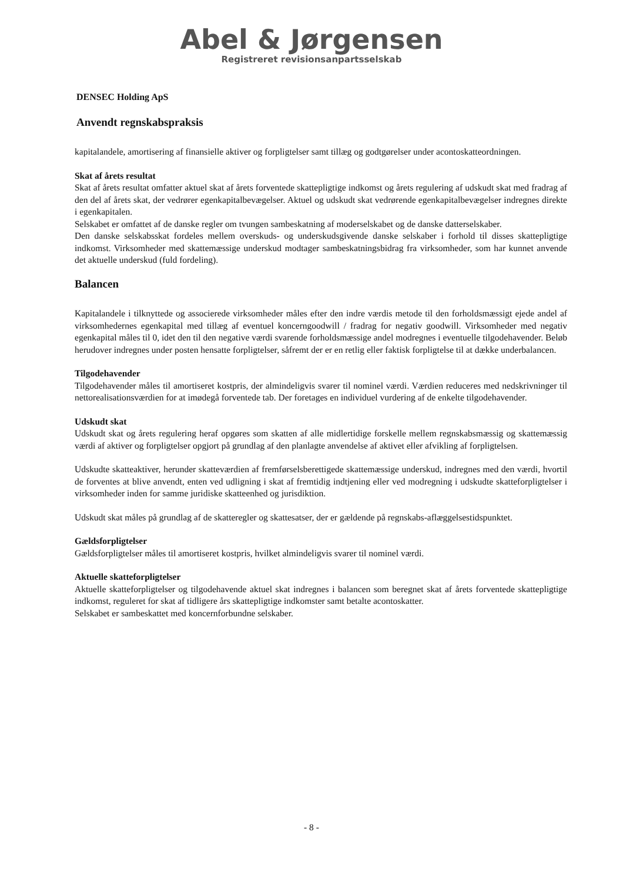Abel & Jørgensen
Registreret revisionsanpartsselskab
DENSEC Holding ApS
Anvendt regnskabspraksis
kapitalandele, amortisering af finansielle aktiver og forpligtelser samt tillæg og godtgørelser under acontoskatteordningen.
Skat af årets resultat
Skat af årets resultat omfatter aktuel skat af årets forventede skattepligtige indkomst og årets regulering af udskudt skat med fradrag af den del af årets skat, der vedrører egenkapitalbevægelser. Aktuel og udskudt skat vedrørende egenkapitalbevægelser indregnes direkte i egenkapitalen.
Selskabet er omfattet af de danske regler om tvungen sambeskatning af moderselskabet og de danske datterselskaber.
Den danske selskabsskat fordeles mellem overskuds- og underskudsgivende danske selskaber i forhold til disses skattepligtige indkomst. Virksomheder med skattemæssige underskud modtager sambeskatningsbidrag fra virksomheder, som har kunnet anvende det aktuelle underskud (fuld fordeling).
Balancen
Kapitalandele i tilknyttede og associerede virksomheder måles efter den indre værdis metode til den forholdsmæssigt ejede andel af virksomhedernes egenkapital med tillæg af eventuel koncerngoodwill / fradrag for negativ goodwill. Virksomheder med negativ egenkapital måles til 0, idet den til den negative værdi svarende forholdsmæssige andel modregnes i eventuelle tilgodehavender. Beløb herudover indregnes under posten hensatte forpligtelser, såfremt der er en retlig eller faktisk forpligtelse til at dække underbalancen.
Tilgodehavender
Tilgodehavender måles til amortiseret kostpris, der almindeligvis svarer til nominel værdi. Værdien reduceres med nedskrivninger til nettorealisationsværdien for at imødegå forventede tab. Der foretages en individuel vurdering af de enkelte tilgodehavender.
Udskudt skat
Udskudt skat og årets regulering heraf opgøres som skatten af alle midlertidige forskelle mellem regnskabsmæssig og skattemæssig værdi af aktiver og forpligtelser opgjort på grundlag af den planlagte anvendelse af aktivet eller afvikling af forpligtelsen.
Udskudte skatteaktiver, herunder skatteværdien af fremførselsberettigede skattemæssige underskud, indregnes med den værdi, hvortil de forventes at blive anvendt, enten ved udligning i skat af fremtidig indtjening eller ved modregning i udskudte skatteforpligtelser i virksomheder inden for samme juridiske skatteenhed og jurisdiktion.
Udskudt skat måles på grundlag af de skatteregler og skattesatser, der er gældende på regnskabs-aflæggelsestidspunktet.
Gældsforpligtelser
Gældsforpligtelser måles til amortiseret kostpris, hvilket almindeligvis svarer til nominel værdi.
Aktuelle skatteforpligtelser
Aktuelle skatteforpligtelser og tilgodehavende aktuel skat indregnes i balancen som beregnet skat af årets forventede skattepligtige indkomst, reguleret for skat af tidligere års skattepligtige indkomster samt betalte acontoskatter.
Selskabet er sambeskattet med koncernforbundne selskaber.
- 8 -